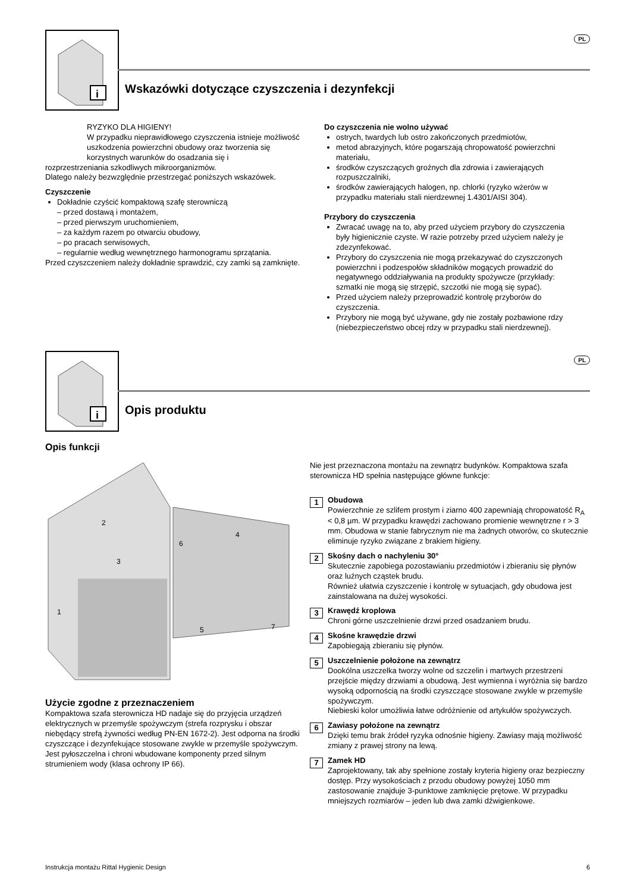i
PL
Wskazówki dotyczące czyszczenia i dezynfekcji
RYZYKO DLA HIGIENY!
W przypadku nieprawidłowego czyszczenia istnieje możliwość uszkodzenia powierzchni obudowy oraz tworzenia się korzystnych warunków do osadzania się i
rozprzestrzeniania szkodliwych mikroorganizmów.
Dlatego należy bezwzględnie przestrzegać poniższych wskazówek.
Czyszczenie
Dokładnie czyścić kompaktową szafę sterowniczą
– przed dostawą i montażem,
– przed pierwszym uruchomieniem,
– za każdym razem po otwarciu obudowy,
– po pracach serwisowych,
– regularnie według wewnętrznego harmonogramu sprzątania.
Przed czyszczeniem należy dokładnie sprawdzić, czy zamki są zamknięte.
Do czyszczenia nie wolno używać
ostrych, twardych lub ostro zakończonych przedmiotów,
metod abrazyjnych, które pogarszają chropowatość powierzchni materiału,
środków czyszczących groźnych dla zdrowia i zawierających rozpuszczalniki,
środków zawierających halogen, np. chlorki (ryzyko wżerów w przypadku materiału stali nierdzewnej 1.4301/AISI 304).
Przybory do czyszczenia
Zwracać uwagę na to, aby przed użyciem przybory do czyszczenia były higienicznie czyste. W razie potrzeby przed użyciem należy je zdezynfekować.
Przybory do czyszczenia nie mogą przekazywać do czyszczonych powierzchni i podzespołów składników mogących prowadzić do negatywnego oddziaływania na produkty spożywcze (przykłady: szmatki nie mogą się strzępić, szczotki nie mogą się sypać).
Przed użyciem należy przeprowadzić kontrolę przyborów do czyszczenia.
Przybory nie mogą być używane, gdy nie zostały pozbawione rdzy (niebezpieczeństwo obcej rdzy w przypadku stali nierdzewnej).
i
PL
Opis produktu
Opis funkcji
2
3
1
4
6
5
7
Użycie zgodne z przeznaczeniem
Kompaktowa szafa sterownicza HD nadaje się do przyjęcia urządzeń elektrycznych w przemyśle spożywczym (strefa rozprysku i obszar niebędący strefą żywności według PN-EN 1672-2). Jest odporna na środki czyszczące i dezynfekujące stosowane zwykle w przemyśle spożywczym. Jest pyłoszczelna i chroni wbudowane komponenty przed silnym strumieniem wody (klasa ochrony IP 66).
Nie jest przeznaczona montażu na zewnątrz budynków. Kompaktowa szafa sterownicza HD spełnia następujące główne funkcje:
1
Obudowa
Powierzchnie ze szlifem prostym i ziarno 400 zapewniają chropowatość R<sub>A</sub> < 0,8 µm. W przypadku krawędzi zachowano promienie wewnętrzne r > 3 mm. Obudowa w stanie fabrycznym nie ma żadnych otworów, co skutecznie eliminuje ryzyko związane z brakiem higieny.
2
Skośny dach o nachyleniu 30°
Skutecznie zapobiega pozostawianiu przedmiotów i zbieraniu się płynów oraz luźnych cząstek brudu.
Również ułatwia czyszczenie i kontrolę w sytuacjach, gdy obudowa jest zainstalowana na dużej wysokości.
3
Krawędź kroplowa
Chroni górne uszczelnienie drzwi przed osadzaniem brudu.
4
Skośne krawędzie drzwi
Zapobiegają zbieraniu się płynów.
5
Uszczelnienie położone na zewnątrz
Dookólna uszczelka tworzy wolne od szczelin i martwych przestrzeni przejście między drzwiami a obudową. Jest wymienna i wyróżnia się bardzo wysoką odpornością na środki czyszczące stosowane zwykle w przemyśle spożywczym.
Niebieski kolor umożliwia łatwe odróżnienie od artykułów spożywczych.
6
Zawiasy położone na zewnątrz
Dzięki temu brak źródeł ryzyka odnośnie higieny. Zawiasy mają możliwość zmiany z prawej strony na lewą.
7
Zamek HD
Zaprojektowany, tak aby spełnione zostały kryteria higieny oraz bezpieczny dostęp. Przy wysokościach z przodu obudowy powyżej 1050 mm zastosowanie znajduje 3-punktowe zamknięcie prętowe. W przypadku mniejszych rozmiarów – jeden lub dwa zamki dźwigienkowe.
Instrukcja montażu Rittal Hygienic Design 6